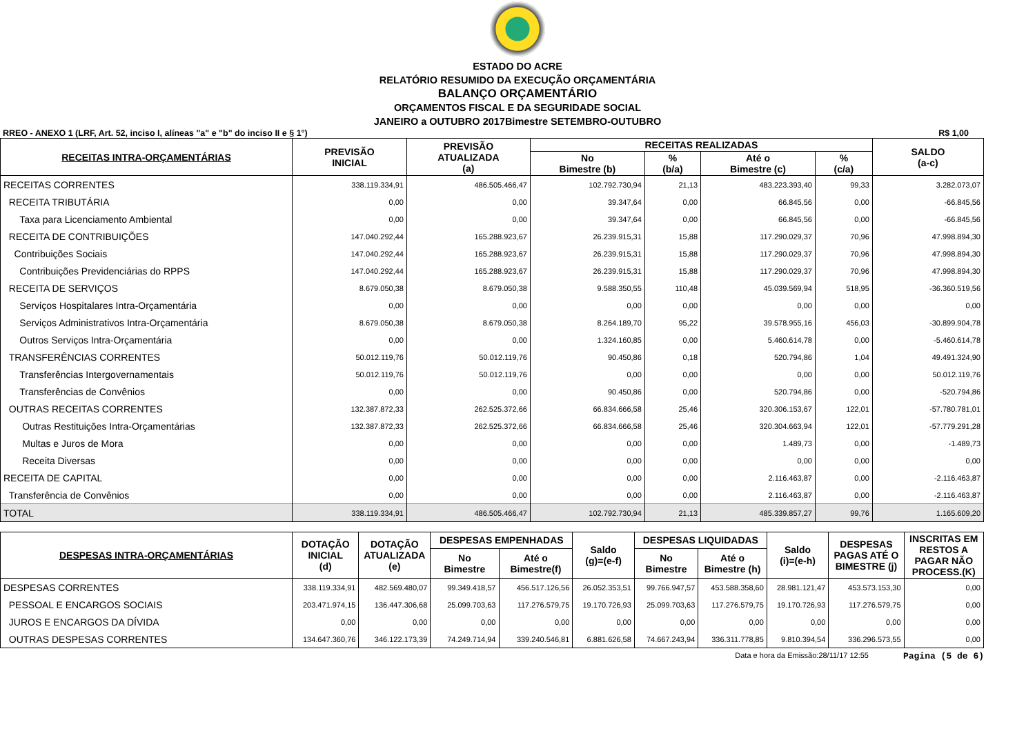ESTADO DO ACRE
RELATÓRIO RESUMIDO DA EXECUÇÃO ORÇAMENTÁRIA
BALANÇO ORÇAMENTÁRIO
ORÇAMENTOS FISCAL E DA SEGURIDADE SOCIAL
JANEIRO a OUTUBRO 2017Bimestre SETEMBRO-OUTUBRO
RREO - ANEXO 1 (LRF, Art. 52, inciso I, alíneas "a" e "b" do inciso II e § 1°) R$ 1,00
| RECEITAS INTRA-ORÇAMENTÁRIAS | PREVISÃO INICIAL | PREVISÃO ATUALIZADA (a) | RECEITAS REALIZADAS | | | | SALDO (a-c) |
| --- | --- | --- | --- | --- | --- | --- | --- |
| | | | No Bimestre (b) | % (b/a) | Até o Bimestre (c) | % (c/a) | |
| RECEITAS CORRENTES | 338.119.334,91 | 486.505.466,47 | 102.792.730,94 | 21,13 | 483.223.393,40 | 99,33 | 3.282.073,07 |
| RECEITA TRIBUTÁRIA | 0,00 | 0,00 | 39.347,64 | 0,00 | 66.845,56 | 0,00 | -66.845,56 |
| Taxa para Licenciamento Ambiental | 0,00 | 0,00 | 39.347,64 | 0,00 | 66.845,56 | 0,00 | -66.845,56 |
| RECEITA DE CONTRIBUIÇÕES | 147.040.292,44 | 165.288.923,67 | 26.239.915,31 | 15,88 | 117.290.029,37 | 70,96 | 47.998.894,30 |
| Contribuições Sociais | 147.040.292,44 | 165.288.923,67 | 26.239.915,31 | 15,88 | 117.290.029,37 | 70,96 | 47.998.894,30 |
| Contribuições Previdenciárias do RPPS | 147.040.292,44 | 165.288.923,67 | 26.239.915,31 | 15,88 | 117.290.029,37 | 70,96 | 47.998.894,30 |
| RECEITA DE SERVIÇOS | 8.679.050,38 | 8.679.050,38 | 9.588.350,55 | 110,48 | 45.039.569,94 | 518,95 | -36.360.519,56 |
| Serviços Hospitalares Intra-Orçamentária | 0,00 | 0,00 | 0,00 | 0,00 | 0,00 | 0,00 | 0,00 |
| Serviços Administrativos Intra-Orçamentária | 8.679.050,38 | 8.679.050,38 | 8.264.189,70 | 95,22 | 39.578.955,16 | 456,03 | -30.899.904,78 |
| Outros Serviços Intra-Orçamentária | 0,00 | 0,00 | 1.324.160,85 | 0,00 | 5.460.614,78 | 0,00 | -5.460.614,78 |
| TRANSFERÊNCIAS CORRENTES | 50.012.119,76 | 50.012.119,76 | 90.450,86 | 0,18 | 520.794,86 | 1,04 | 49.491.324,90 |
| Transferências Intergovernamentais | 50.012.119,76 | 50.012.119,76 | 0,00 | 0,00 | 0,00 | 0,00 | 50.012.119,76 |
| Transferências de Convênios | 0,00 | 0,00 | 90.450,86 | 0,00 | 520.794,86 | 0,00 | -520.794,86 |
| OUTRAS RECEITAS CORRENTES | 132.387.872,33 | 262.525.372,66 | 66.834.666,58 | 25,46 | 320.306.153,67 | 122,01 | -57.780.781,01 |
| Outras Restituições Intra-Orçamentárias | 132.387.872,33 | 262.525.372,66 | 66.834.666,58 | 25,46 | 320.304.663,94 | 122,01 | -57.779.291,28 |
| Multas e Juros de Mora | 0,00 | 0,00 | 0,00 | 0,00 | 1.489,73 | 0,00 | -1.489,73 |
| Receita Diversas | 0,00 | 0,00 | 0,00 | 0,00 | 0,00 | 0,00 | 0,00 |
| RECEITA DE CAPITAL | 0,00 | 0,00 | 0,00 | 0,00 | 2.116.463,87 | 0,00 | -2.116.463,87 |
| Transferência de Convênios | 0,00 | 0,00 | 0,00 | 0,00 | 2.116.463,87 | 0,00 | -2.116.463,87 |
| TOTAL | 338.119.334,91 | 486.505.466,47 | 102.792.730,94 | 21,13 | 485.339.857,27 | 99,76 | 1.165.609,20 |
| DESPESAS INTRA-ORÇAMENTÁRIAS | DOTAÇÃO INICIAL (d) | DOTAÇÃO ATUALIZADA (e) | DESPESAS EMPENHADAS | | Saldo (g)=(e-f) | DESPESAS LIQUIDADAS | | Saldo (i)=(e-h) | DESPESAS PAGAS ATÉ O BIMESTRE (j) | INSCRITAS EM RESTOS A PAGAR NÃO PROCESS.(K) |
| --- | --- | --- | --- | --- | --- | --- | --- | --- | --- | --- |
| | | | No Bimestre | Até o Bimestre(f) | | No Bimestre | Até o Bimestre (h) | | | |
| DESPESAS CORRENTES | 338.119.334,91 | 482.569.480,07 | 99.349.418,57 | 456.517.126,56 | 26.052.353,51 | 99.766.947,57 | 453.588.358,60 | 28.981.121,47 | 453.573.153,30 | 0,00 |
| PESSOAL E ENCARGOS SOCIAIS | 203.471.974,15 | 136.447.306,68 | 25.099.703,63 | 117.276.579,75 | 19.170.726,93 | 25.099.703,63 | 117.276.579,75 | 19.170.726,93 | 117.276.579,75 | 0,00 |
| JUROS E ENCARGOS DA DÍVIDA | 0,00 | 0,00 | 0,00 | 0,00 | 0,00 | 0,00 | 0,00 | 0,00 | 0,00 | 0,00 |
| OUTRAS DESPESAS CORRENTES | 134.647.360,76 | 346.122.173,39 | 74.249.714,94 | 339.240.546,81 | 6.881.626,58 | 74.667.243,94 | 336.311.778,85 | 9.810.394,54 | 336.296.573,55 | 0,00 |
Data e hora da Emissão:28/11/17 12:55 Pagina (5 de 6)